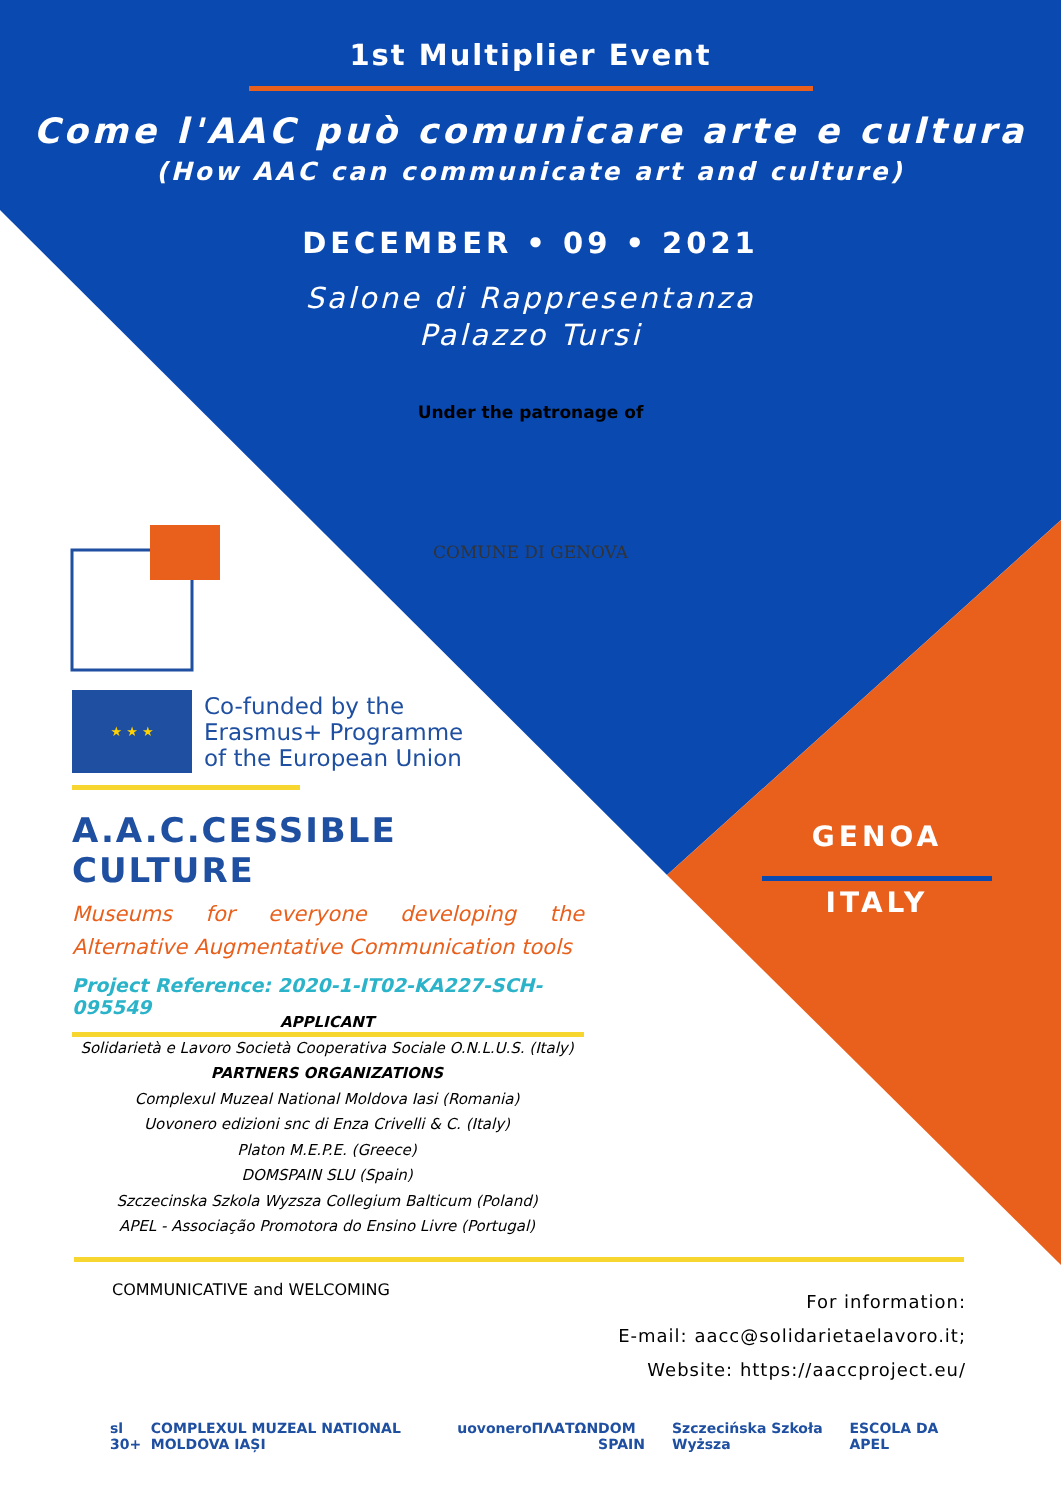1st Multiplier Event
Come l'AAC può comunicare arte e cultura
(How AAC can communicate art and culture)
DECEMBER • 09 • 2021
Salone di Rappresentanza
Palazzo Tursi
Under the patronage of
COMUNE DI GENOVA
★ ★ ★
Co-funded by the
Erasmus+ Programme
of the European Union
A.A.C.CESSIBLE CULTURE
Museums for everyone developing the Alternative Augmentative Communication tools
Project Reference: 2020-1-IT02-KA227-SCH-095549
APPLICANT
Solidarietà e Lavoro Società Cooperativa Sociale O.N.L.U.S. (Italy)
PARTNERS ORGANIZATIONS
Complexul Muzeal National Moldova Iasi (Romania)
Uovonero edizioni snc di Enza Crivelli & C. (Italy)
Platon M.E.P.E. (Greece)
DOMSPAIN SLU (Spain)
Szczecinska Szkola Wyzsza Collegium Balticum (Poland)
APEL - Associação Promotora do Ensino Livre (Portugal)
GENOA
ITALY
COMMUNICATIVE and WELCOMING
For information:
E-mail: aacc@solidarietaelavoro.it;
Website: https://aaccproject.eu/
sl 30+ COMPLEXUL MUZEAL NATIONAL MOLDOVA IAȘI uovonero ΠΛΑΤΩΝ DOM SPAIN Szczecińska Szkoła Wyższa ESCOLA DA APEL